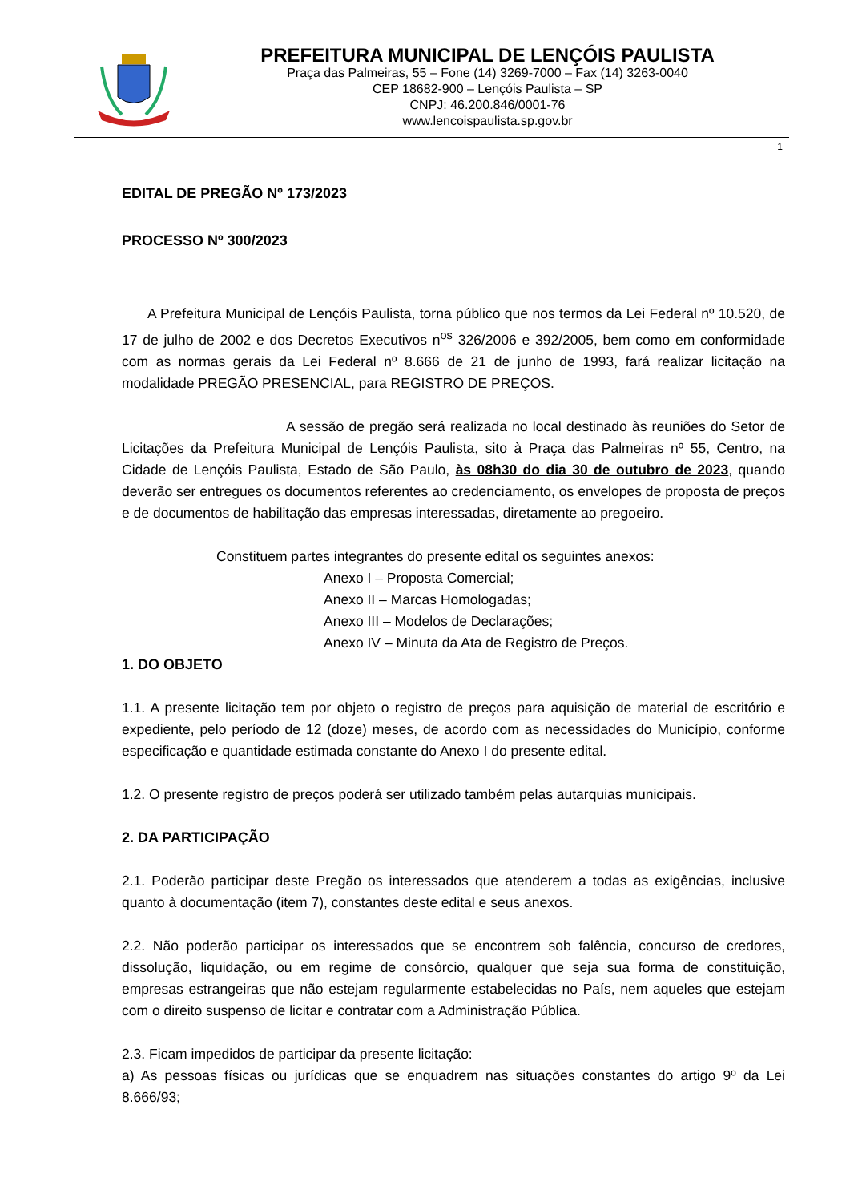PREFEITURA MUNICIPAL DE LENÇÓIS PAULISTA
Praça das Palmeiras, 55 – Fone (14) 3269-7000 – Fax (14) 3263-0040
CEP 18682-900 – Lençóis Paulista – SP
CNPJ: 46.200.846/0001-76
www.lencoispaulista.sp.gov.br
1
EDITAL DE PREGÃO Nº 173/2023
PROCESSO Nº 300/2023
A Prefeitura Municipal de Lençóis Paulista, torna público que nos termos da Lei Federal nº 10.520, de 17 de julho de 2002 e dos Decretos Executivos n<sup>os</sup> 326/2006 e 392/2005, bem como em conformidade com as normas gerais da Lei Federal nº 8.666 de 21 de junho de 1993, fará realizar licitação na modalidade PREGÃO PRESENCIAL, para REGISTRO DE PREÇOS.
A sessão de pregão será realizada no local destinado às reuniões do Setor de Licitações da Prefeitura Municipal de Lençóis Paulista, sito à Praça das Palmeiras nº 55, Centro, na Cidade de Lençóis Paulista, Estado de São Paulo, às 08h30 do dia 30 de outubro de 2023, quando deverão ser entregues os documentos referentes ao credenciamento, os envelopes de proposta de preços e de documentos de habilitação das empresas interessadas, diretamente ao pregoeiro.
Constituem partes integrantes do presente edital os seguintes anexos:
Anexo I – Proposta Comercial;
Anexo II – Marcas Homologadas;
Anexo III – Modelos de Declarações;
Anexo IV – Minuta da Ata de Registro de Preços.
1. DO OBJETO
1.1. A presente licitação tem por objeto o registro de preços para aquisição de material de escritório e expediente, pelo período de 12 (doze) meses, de acordo com as necessidades do Município, conforme especificação e quantidade estimada constante do Anexo I do presente edital.
1.2. O presente registro de preços poderá ser utilizado também pelas autarquias municipais.
2. DA PARTICIPAÇÃO
2.1. Poderão participar deste Pregão os interessados que atenderem a todas as exigências, inclusive quanto à documentação (item 7), constantes deste edital e seus anexos.
2.2. Não poderão participar os interessados que se encontrem sob falência, concurso de credores, dissolução, liquidação, ou em regime de consórcio, qualquer que seja sua forma de constituição, empresas estrangeiras que não estejam regularmente estabelecidas no País, nem aqueles que estejam com o direito suspenso de licitar e contratar com a Administração Pública.
2.3. Ficam impedidos de participar da presente licitação:
a) As pessoas físicas ou jurídicas que se enquadrem nas situações constantes do artigo 9º da Lei 8.666/93;